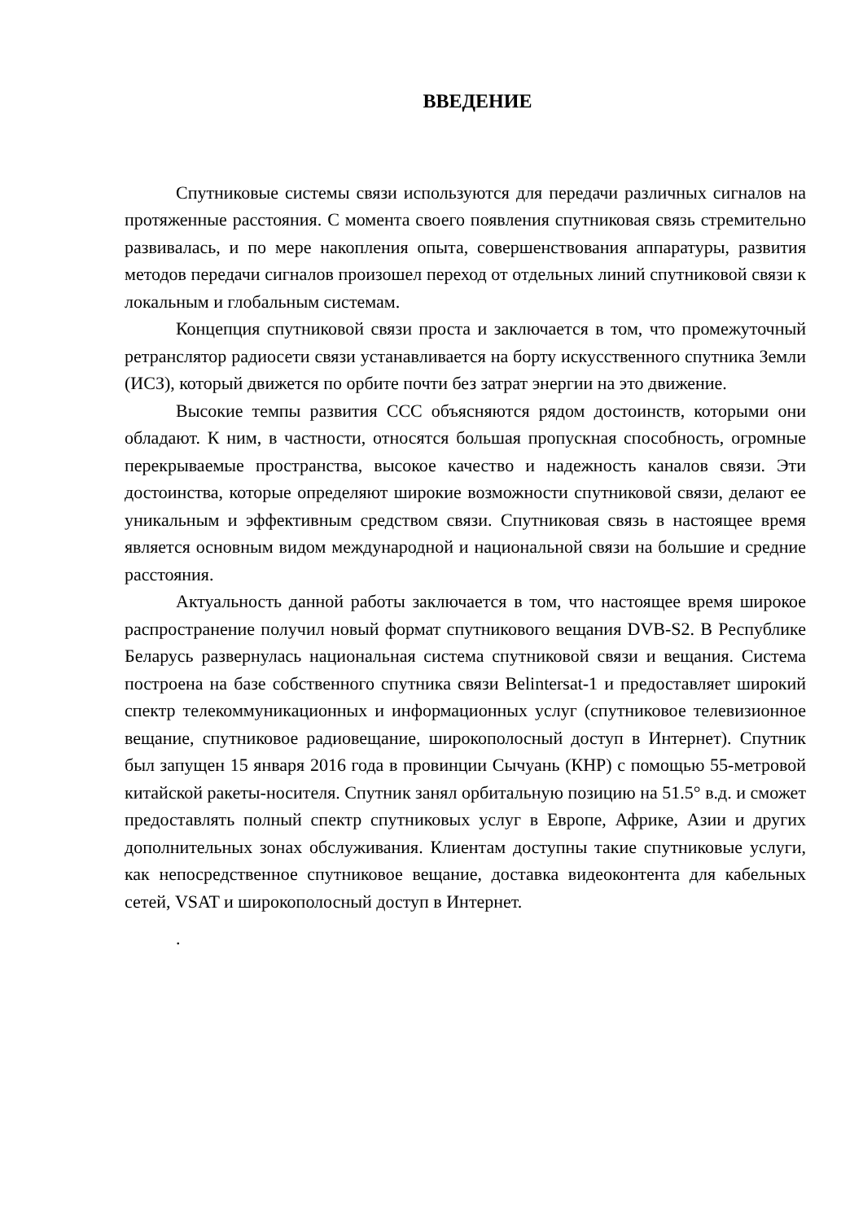ВВЕДЕНИЕ
Спутниковые системы связи используются для передачи различных сигналов на протяженные расстояния. С момента своего появления спутниковая связь стремительно развивалась, и по мере накопления опыта, совершенствования аппаратуры, развития методов передачи сигналов произошел переход от отдельных линий спутниковой связи к локальным и глобальным системам.
Концепция спутниковой связи проста и заключается в том, что промежуточный ретранслятор радиосети связи устанавливается на борту искусственного спутника Земли (ИСЗ), который движется по орбите почти без затрат энергии на это движение.
Высокие темпы развития ССС объясняются рядом достоинств, которыми они обладают. К ним, в частности, относятся большая пропускная способность, огромные перекрываемые пространства, высокое качество и надежность каналов связи. Эти достоинства, которые определяют широкие возможности спутниковой связи, делают ее уникальным и эффективным средством связи. Спутниковая связь в настоящее время является основным видом международной и национальной связи на большие и средние расстояния.
Актуальность данной работы заключается в том, что настоящее время широкое распространение получил новый формат спутникового вещания DVB-S2. В Республике Беларусь развернулась национальная система спутниковой связи и вещания. Система построена на базе собственного спутника связи Belintersat-1 и предоставляет широкий спектр телекоммуникационных и информационных услуг (спутниковое телевизионное вещание, спутниковое радиовещание, широкополосный доступ в Интернет). Спутник был запущен 15 января 2016 года в провинции Сычуань (КНР) с помощью 55-метровой китайской ракеты-носителя. Спутник занял орбитальную позицию на 51.5° в.д. и сможет предоставлять полный спектр спутниковых услуг в Европе, Африке, Азии и других дополнительных зонах обслуживания. Клиентам доступны такие спутниковые услуги, как непосредственное спутниковое вещание, доставка видеоконтента для кабельных сетей, VSAT и широкополосный доступ в Интернет.
.